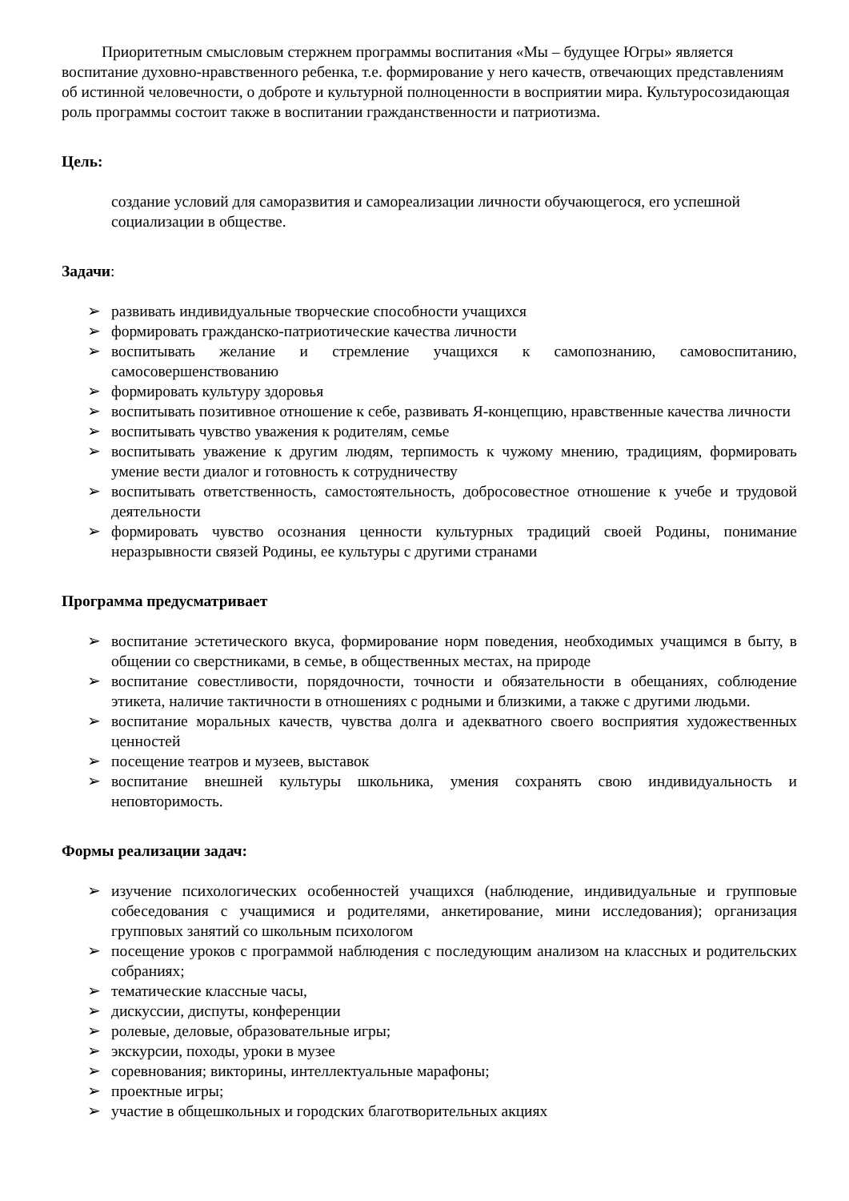Приоритетным смысловым стержнем программы воспитания «Мы – будущее Югры» является воспитание духовно-нравственного ребенка, т.е. формирование у него качеств, отвечающих представлениям об истинной человечности, о доброте и культурной полноценности в восприятии мира. Культуросозидающая роль программы состоит также в воспитании гражданственности и патриотизма.
Цель:
создание условий для саморазвития и самореализации личности обучающегося, его успешной социализации в обществе.
Задачи:
➢ развивать индивидуальные творческие способности учащихся
➢ формировать гражданско-патриотические качества личности
➢ воспитывать желание и стремление учащихся к самопознанию, самовоспитанию, самосовершенствованию
➢ формировать культуру здоровья
➢ воспитывать позитивное отношение к себе, развивать Я-концепцию, нравственные качества личности
➢ воспитывать чувство уважения к родителям, семье
➢ воспитывать уважение к другим людям, терпимость к чужому мнению, традициям, формировать умение вести диалог и готовность к сотрудничеству
➢ воспитывать ответственность, самостоятельность, добросовестное отношение к учебе и трудовой деятельности
➢ формировать чувство осознания ценности культурных традиций своей Родины, понимание неразрывности связей Родины, ее культуры с другими странами
Программа предусматривает
➢ воспитание эстетического вкуса, формирование норм поведения, необходимых учащимся в быту, в общении со сверстниками, в семье, в общественных местах, на природе
➢ воспитание совестливости, порядочности, точности и обязательности в обещаниях, соблюдение этикета, наличие тактичности в отношениях с родными и близкими, а также с другими людьми.
➢ воспитание моральных качеств, чувства долга и адекватного своего восприятия художественных ценностей
➢ посещение театров и музеев, выставок
➢ воспитание внешней культуры школьника, умения сохранять свою индивидуальность и неповторимость.
Формы реализации задач:
➢ изучение психологических особенностей учащихся (наблюдение, индивидуальные и групповые собеседования с учащимися и родителями, анкетирование, мини исследования); организация групповых занятий со школьным психологом
➢ посещение уроков с программой наблюдения с последующим анализом на классных и родительских собраниях;
➢ тематические классные часы,
➢ дискуссии, диспуты, конференции
➢ ролевые, деловые, образовательные игры;
➢ экскурсии, походы, уроки в музее
➢ соревнования; викторины, интеллектуальные марафоны;
➢ проектные игры;
➢ участие в общешкольных и городских благотворительных акциях